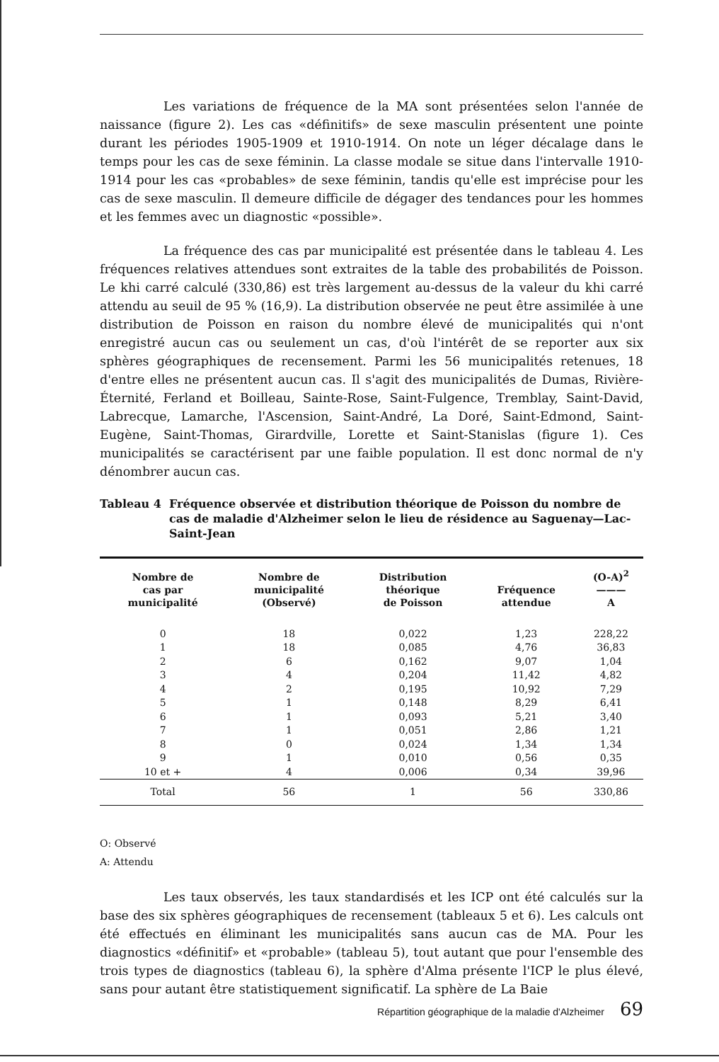Les variations de fréquence de la MA sont présentées selon l'année de naissance (figure 2). Les cas «définitifs» de sexe masculin présentent une pointe durant les périodes 1905-1909 et 1910-1914. On note un léger décalage dans le temps pour les cas de sexe féminin. La classe modale se situe dans l'intervalle 1910-1914 pour les cas «probables» de sexe féminin, tandis qu'elle est imprécise pour les cas de sexe masculin. Il demeure difficile de dégager des tendances pour les hommes et les femmes avec un diagnostic «possible».
La fréquence des cas par municipalité est présentée dans le tableau 4. Les fréquences relatives attendues sont extraites de la table des probabilités de Poisson. Le khi carré calculé (330,86) est très largement au-dessus de la valeur du khi carré attendu au seuil de 95 % (16,9). La distribution observée ne peut être assimilée à une distribution de Poisson en raison du nombre élevé de municipalités qui n'ont enregistré aucun cas ou seulement un cas, d'où l'intérêt de se reporter aux six sphères géographiques de recensement. Parmi les 56 municipalités retenues, 18 d'entre elles ne présentent aucun cas. Il s'agit des municipalités de Dumas, Rivière-Éternité, Ferland et Boilleau, Sainte-Rose, Saint-Fulgence, Tremblay, Saint-David, Labrecque, Lamarche, l'Ascension, Saint-André, La Doré, Saint-Edmond, Saint-Eugène, Saint-Thomas, Girardville, Lorette et Saint-Stanislas (figure 1). Ces municipalités se caractérisent par une faible population. Il est donc normal de n'y dénombrer aucun cas.
Tableau 4 Fréquence observée et distribution théorique de Poisson du nombre de cas de maladie d'Alzheimer selon le lieu de résidence au Saguenay—Lac-Saint-Jean
| Nombre de cas par municipalité | Nombre de municipalité (Observé) | Distribution théorique de Poisson | Fréquence attendue | (O-A)<sup>2</sup> ——— A |
| --- | --- | --- | --- | --- |
| 0 | 18 | 0,022 | 1,23 | 228,22 |
| 1 | 18 | 0,085 | 4,76 | 36,83 |
| 2 | 6 | 0,162 | 9,07 | 1,04 |
| 3 | 4 | 0,204 | 11,42 | 4,82 |
| 4 | 2 | 0,195 | 10,92 | 7,29 |
| 5 | 1 | 0,148 | 8,29 | 6,41 |
| 6 | 1 | 0,093 | 5,21 | 3,40 |
| 7 | 1 | 0,051 | 2,86 | 1,21 |
| 8 | 0 | 0,024 | 1,34 | 1,34 |
| 9 | 1 | 0,010 | 0,56 | 0,35 |
| 10 et + | 4 | 0,006 | 0,34 | 39,96 |
| Total | 56 | 1 | 56 | 330,86 |
O: Observé
A: Attendu
Les taux observés, les taux standardisés et les ICP ont été calculés sur la base des six sphères géographiques de recensement (tableaux 5 et 6). Les calculs ont été effectués en éliminant les municipalités sans aucun cas de MA. Pour les diagnostics «définitif» et «probable» (tableau 5), tout autant que pour l'ensemble des trois types de diagnostics (tableau 6), la sphère d'Alma présente l'ICP le plus élevé, sans pour autant être statistiquement significatif. La sphère de La Baie
Répartition géographique de la maladie d'Alzheimer 69